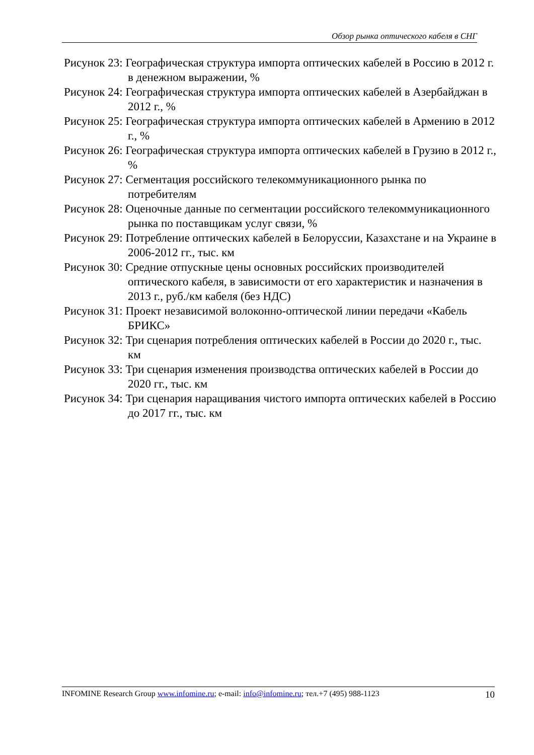Обзор рынка оптического кабеля в СНГ
Рисунок 23: Географическая структура импорта оптических кабелей в Россию в 2012 г. в денежном выражении, %
Рисунок 24: Географическая структура импорта оптических кабелей в Азербайджан в 2012 г., %
Рисунок 25: Географическая структура импорта оптических кабелей в Армению в 2012 г., %
Рисунок 26: Географическая структура импорта оптических кабелей в Грузию в 2012 г., %
Рисунок 27: Сегментация российского телекоммуникационного рынка по потребителям
Рисунок 28: Оценочные данные по сегментации российского телекоммуникационного рынка по поставщикам услуг связи, %
Рисунок 29: Потребление оптических кабелей в Белоруссии, Казахстане и на Украине в 2006-2012 гг., тыс. км
Рисунок 30: Средние отпускные цены основных российских производителей оптического кабеля, в зависимости от его характеристик и назначения в 2013 г., руб./км кабеля (без НДС)
Рисунок 31: Проект независимой волоконно-оптической линии передачи «Кабель БРИКС»
Рисунок 32: Три сценария потребления оптических кабелей в России до 2020 г., тыс. км
Рисунок 33: Три сценария изменения производства оптических кабелей в России до 2020 гг., тыс. км
Рисунок 34: Три сценария наращивания чистого импорта оптических кабелей в Россию до 2017 гг., тыс. км
INFOMINE Research Group www.infomine.ru; e-mail: info@infomine.ru; тел.+7 (495) 988-1123 10